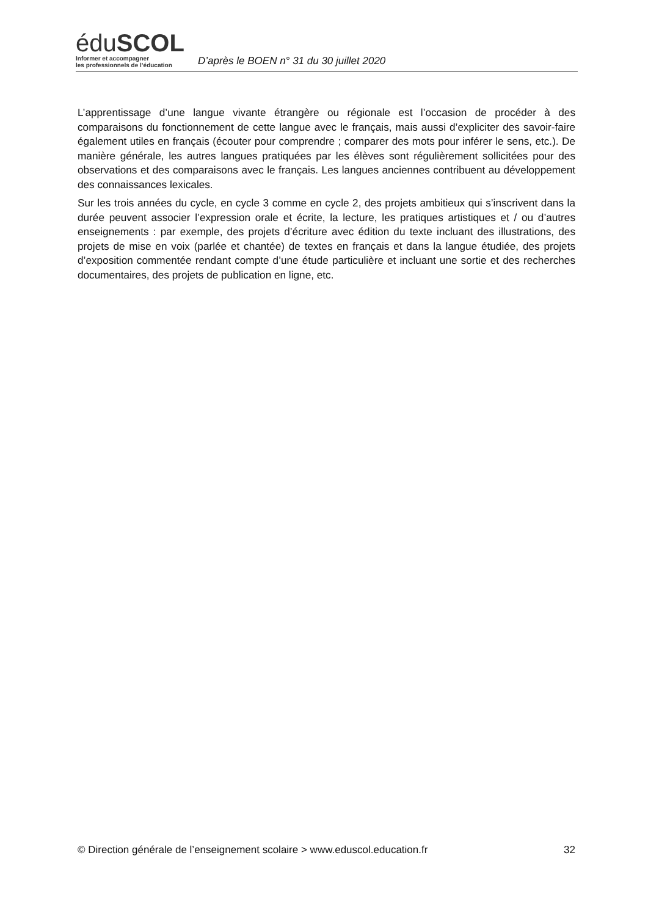éduSCOL
Informer et accompagner
les professionnels de l’éducation
D’après le BOEN n° 31 du 30 juillet 2020
L’apprentissage d’une langue vivante étrangère ou régionale est l’occasion de procéder à des comparaisons du fonctionnement de cette langue avec le français, mais aussi d’expliciter des savoir-faire également utiles en français (écouter pour comprendre ; comparer des mots pour inférer le sens, etc.). De manière générale, les autres langues pratiquées par les élèves sont régulièrement sollicitées pour des observations et des comparaisons avec le français. Les langues anciennes contribuent au développement des connaissances lexicales.
Sur les trois années du cycle, en cycle 3 comme en cycle 2, des projets ambitieux qui s’inscrivent dans la durée peuvent associer l’expression orale et écrite, la lecture, les pratiques artistiques et / ou d’autres enseignements : par exemple, des projets d’écriture avec édition du texte incluant des illustrations, des projets de mise en voix (parlée et chantée) de textes en français et dans la langue étudiée, des projets d’exposition commentée rendant compte d’une étude particulière et incluant une sortie et des recherches documentaires, des projets de publication en ligne, etc.
© Direction générale de l’enseignement scolaire > www.eduscol.education.fr 32